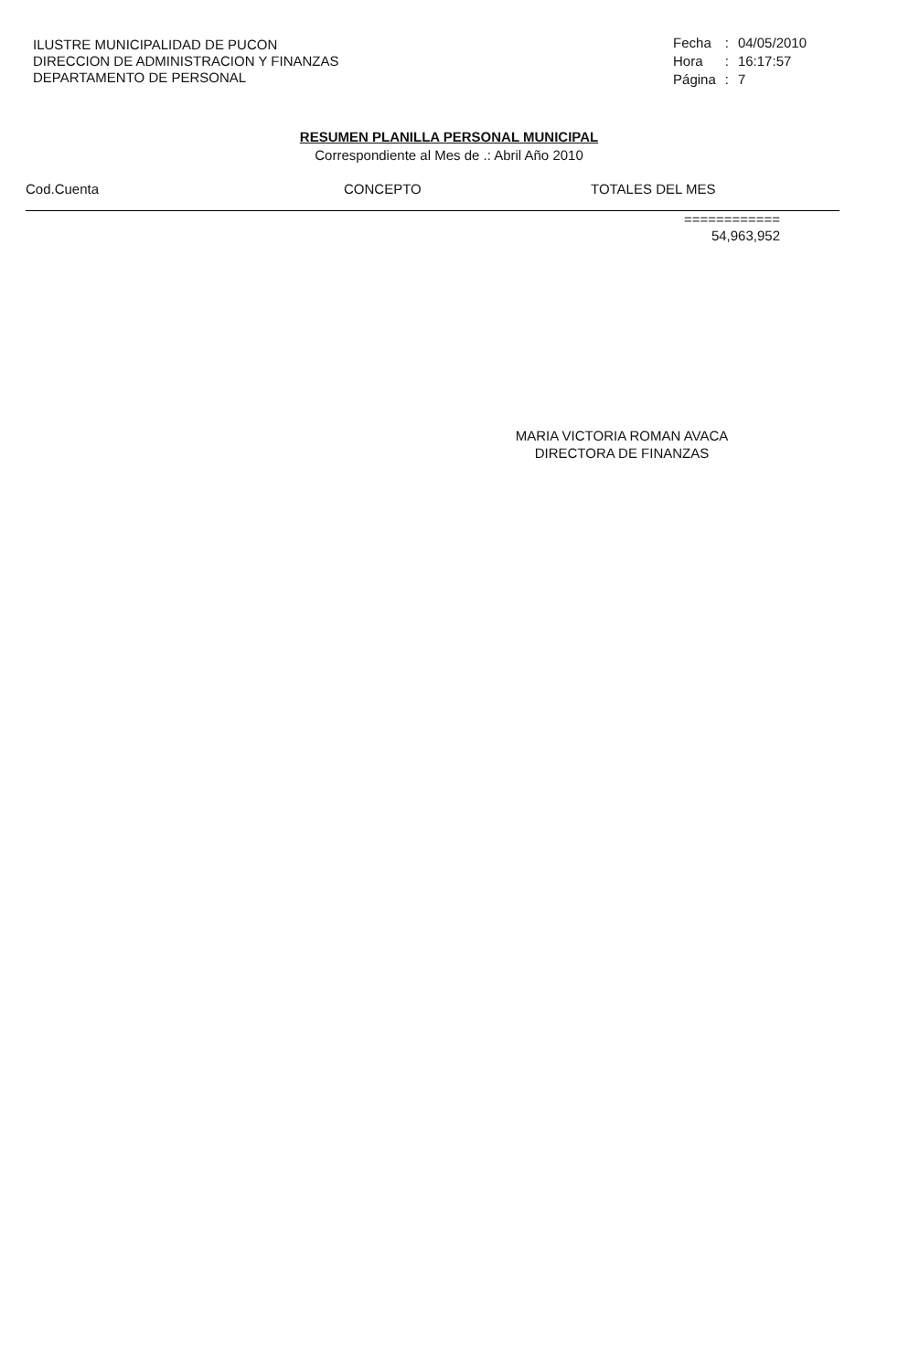ILUSTRE MUNICIPALIDAD DE PUCON
DIRECCION DE ADMINISTRACION Y FINANZAS
DEPARTAMENTO DE PERSONAL
| Fecha | : | 04/05/2010 |
| Hora | : | 16:17:57 |
| Página | : | 7 |
RESUMEN PLANILLA PERSONAL MUNICIPAL
Correspondiente al Mes de .: Abril Año 2010
Cod.Cuenta CONCEPTO TOTALES DEL MES
============
54,963,952
MARIA VICTORIA ROMAN AVACA
DIRECTORA DE FINANZAS